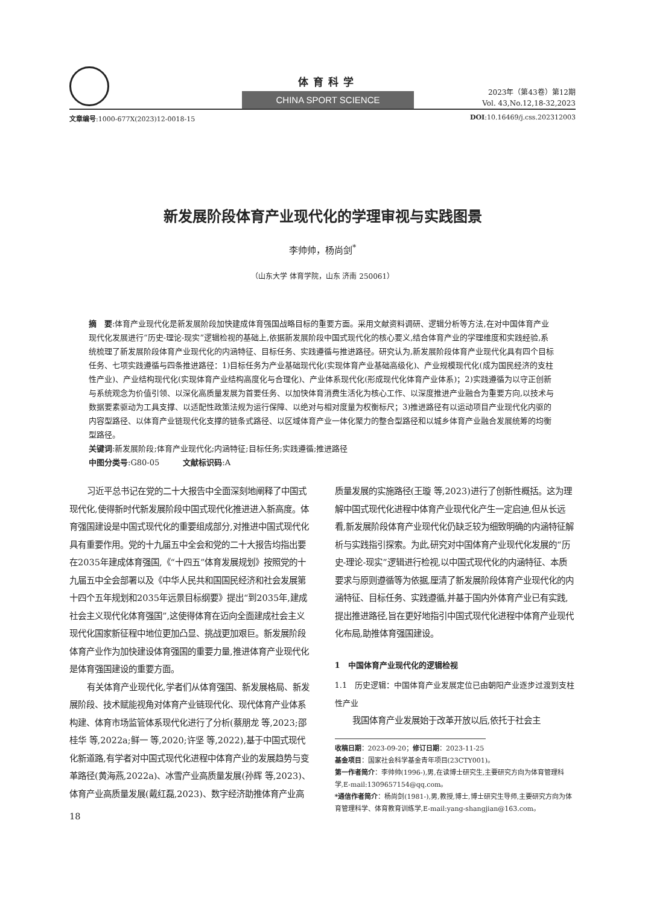体育科学
CHINA SPORT SCIENCE
2023年（第43卷）第12期
Vol. 43,No.12,18-32,2023
文章编号:1000-677X(2023)12-0018-15 DOI:10.16469/j.css.202312003
新发展阶段体育产业现代化的学理审视与实践图景
李帅帅，杨尚剑<sup>*</sup>
（山东大学 体育学院，山东 济南 250061）
摘　要:体育产业现代化是新发展阶段加快建成体育强国战略目标的重要方面。采用文献资料调研、逻辑分析等方法,在对中国体育产业现代化发展进行“历史-理论-现实”逻辑检视的基础上,依据新发展阶段中国式现代化的核心要义,结合体育产业的学理维度和实践经验,系统梳理了新发展阶段体育产业现代化的内涵特征、目标任务、实践遵循与推进路径。研究认为,新发展阶段体育产业现代化具有四个目标任务、七项实践遵循与四条推进路径：1)目标任务为产业基础现代化(实现体育产业基础高级化)、产业规模现代化(成为国民经济的支柱性产业)、产业结构现代化(实现体育产业结构高度化与合理化)、产业体系现代化(形成现代化体育产业体系)；2)实践遵循为以守正创新与系统观念为价值引领、以深化高质量发展为首要任务、以加快体育消费生活化为核心工作、以深度推进产业融合为重要方向,以技术与数据要素驱动为工具支撑、以适配性政策法规为运行保障、以绝对与相对度量为权衡标尺；3)推进路径有以运动项目产业现代化内驱的内容型路径、以体育产业链现代化支撑的链条式路径、以区域体育产业一体化聚力的整合型路径和以城乡体育产业融合发展统筹的均衡型路径。
关键词:新发展阶段;体育产业现代化;内涵特征;目标任务;实践遵循;推进路径
中图分类号:G80-05　　　文献标识码:A
习近平总书记在党的二十大报告中全面深刻地阐释了中国式现代化,使得新时代新发展阶段中国式现代化推进进入新高度。体育强国建设是中国式现代化的重要组成部分,对推进中国式现代化具有重要作用。党的十九届五中全会和党的二十大报告均指出要在2035年建成体育强国,《“十四五”体育发展规划》按照党的十九届五中全会部署以及《中华人民共和国国民经济和社会发展第十四个五年规划和2035年远景目标纲要》提出“到2035年,建成社会主义现代化体育强国”,这使得体育在迈向全面建成社会主义现代化国家新征程中地位更加凸显、挑战更加艰巨。新发展阶段体育产业作为加快建设体育强国的重要力量,推进体育产业现代化是体育强国建设的重要方面。
有关体育产业现代化,学者们从体育强国、新发展格局、新发展阶段、技术赋能视角对体育产业链现代化、现代体育产业体系构建、体育市场监管体系现代化进行了分析(蔡朋龙 等,2023;邵桂华 等,2022a;鲜一 等,2020;许坚 等,2022),基于中国式现代化新道路,有学者对中国式现代化进程中体育产业的发展趋势与变革路径(黄海燕,2022a)、冰雪产业高质量发展(孙辉 等,2023)、体育产业高质量发展(戴红磊,2023)、数字经济助推体育产业高
18
质量发展的实施路径(王璇 等,2023)进行了创新性概括。这为理解中国式现代化进程中体育产业现代化产生一定启迪,但从长远看,新发展阶段体育产业现代化仍缺乏较为细致明确的内涵特征解析与实践指引探索。为此,研究对中国体育产业现代化发展的“历史-理论-现实”逻辑进行检视,以中国式现代化的内涵特征、本质要求与原则遵循等为依据,厘清了新发展阶段体育产业现代化的内涵特征、目标任务、实践遵循,并基于国内外体育产业已有实践,提出推进路径,旨在更好地指引中国式现代化进程中体育产业现代化布局,助推体育强国建设。
1　中国体育产业现代化的逻辑检视
1.1　历史逻辑：中国体育产业发展定位已由朝阳产业逐步过渡到支柱性产业
我国体育产业发展始于改革开放以后,依托于社会主
收稿日期：2023-09-20；修订日期：2023-11-25
基金项目：国家社会科学基金青年项目(23CTY001)。
第一作者简介：李帅帅(1996-),男,在读博士研究生,主要研究方向为体育管理科学,E-mail:1309657154@qq.com。
*通信作者简介：杨尚剑(1981-),男,教授,博士,博士研究生导师,主要研究方向为体育管理科学、体育教育训练学,E-mail:yang-shangjian@163.com。